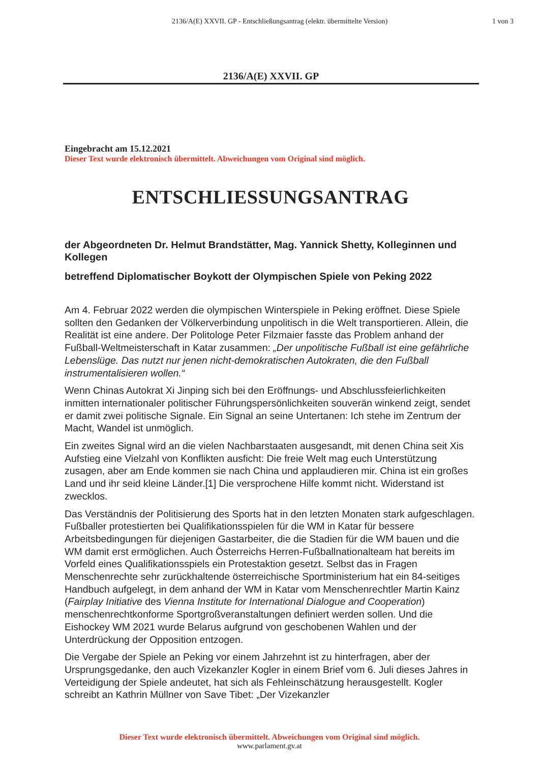2136/A(E) XXVII. GP - Entschließungsantrag (elektr. übermittelte Version)
1 von 3
2136/A(E) XXVII. GP
Eingebracht am 15.12.2021
Dieser Text wurde elektronisch übermittelt. Abweichungen vom Original sind möglich.
ENTSCHLIESSUNGSANTRAG
der Abgeordneten Dr. Helmut Brandstätter, Mag. Yannick Shetty, Kolleginnen und Kollegen
betreffend Diplomatischer Boykott der Olympischen Spiele von Peking 2022
Am 4. Februar 2022 werden die olympischen Winterspiele in Peking eröffnet. Diese Spiele sollten den Gedanken der Völkerverbindung unpolitisch in die Welt transportieren. Allein, die Realität ist eine andere. Der Politologe Peter Filzmaier fasste das Problem anhand der Fußball-Weltmeisterschaft in Katar zusammen: „Der unpolitische Fußball ist eine gefährliche Lebenslüge. Das nutzt nur jenen nicht-demokratischen Autokraten, die den Fußball instrumentalisieren wollen.“
Wenn Chinas Autokrat Xi Jinping sich bei den Eröffnungs- und Abschlussfeierlichkeiten inmitten internationaler politischer Führungspersönlichkeiten souverän winkend zeigt, sendet er damit zwei politische Signale. Ein Signal an seine Untertanen: Ich stehe im Zentrum der Macht, Wandel ist unmöglich.
Ein zweites Signal wird an die vielen Nachbarstaaten ausgesandt, mit denen China seit Xis Aufstieg eine Vielzahl von Konflikten ausficht: Die freie Welt mag euch Unterstützung zusagen, aber am Ende kommen sie nach China und applaudieren mir. China ist ein großes Land und ihr seid kleine Länder.[1] Die versprochene Hilfe kommt nicht. Widerstand ist zwecklos.
Das Verständnis der Politisierung des Sports hat in den letzten Monaten stark aufgeschlagen. Fußballer protestierten bei Qualifikationsspielen für die WM in Katar für bessere Arbeitsbedingungen für diejenigen Gastarbeiter, die die Stadien für die WM bauen und die WM damit erst ermöglichen. Auch Österreichs Herren-Fußballnationalteam hat bereits im Vorfeld eines Qualifikationsspiels ein Protestaktion gesetzt. Selbst das in Fragen Menschenrechte sehr zurückhaltende österreichische Sportministerium hat ein 84-seitiges Handbuch aufgelegt, in dem anhand der WM in Katar vom Menschenrechtler Martin Kainz (Fairplay Initiative des Vienna Institute for International Dialogue and Cooperation) menschenrechtkonforme Sportgroßveranstaltungen definiert werden sollen. Und die Eishockey WM 2021 wurde Belarus aufgrund von geschobenen Wahlen und der Unterdrückung der Opposition entzogen.
Die Vergabe der Spiele an Peking vor einem Jahrzehnt ist zu hinterfragen, aber der Ursprungsgedanke, den auch Vizekanzler Kogler in einem Brief vom 6. Juli dieses Jahres in Verteidigung der Spiele andeutet, hat sich als Fehleinschätzung herausgestellt. Kogler schreibt an Kathrin Müllner von Save Tibet: „Der Vizekanzler
Dieser Text wurde elektronisch übermittelt. Abweichungen vom Original sind möglich.
www.parlament.gv.at